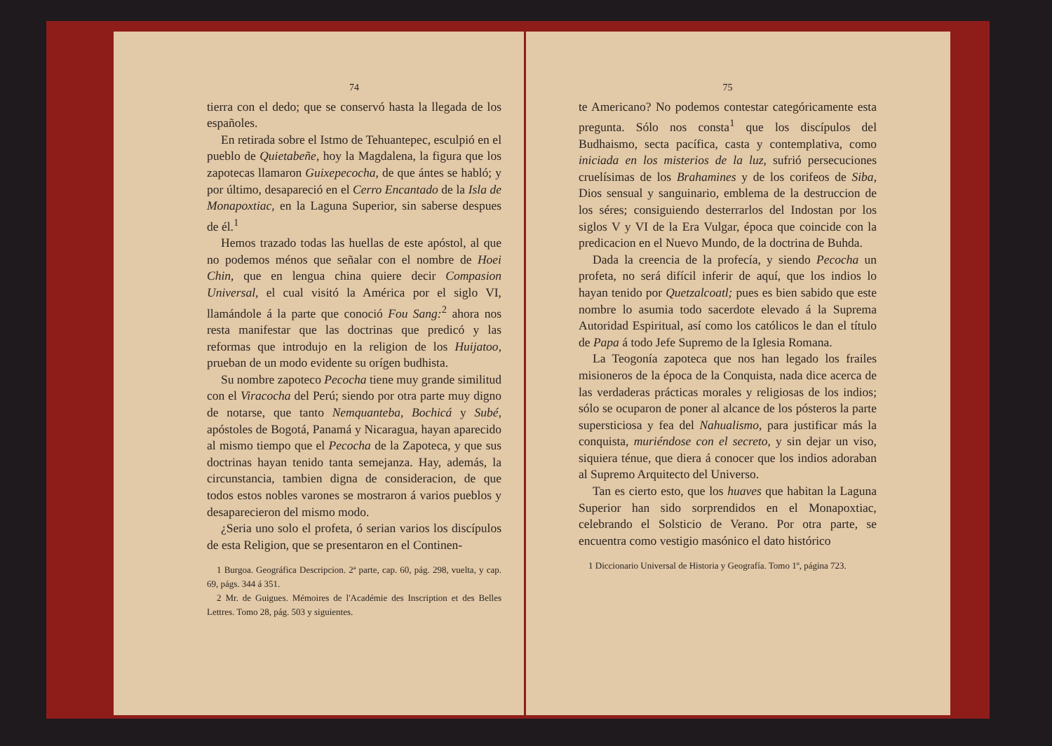74
tierra con el dedo; que se conservó hasta la llegada de los españoles.
En retirada sobre el Istmo de Tehuantepec, esculpió en el pueblo de Quietabeñe, hoy la Magdalena, la figura que los zapotecas llamaron Guixepecocha, de que ántes se habló; y por último, desapareció en el Cerro Encantado de la Isla de Monapoxtiac, en la Laguna Superior, sin saberse despues de él.<sup>1</sup>
Hemos trazado todas las huellas de este apóstol, al que no podemos ménos que señalar con el nombre de Hoei Chin, que en lengua china quiere decir Compasion Universal, el cual visitó la América por el siglo VI, llamándole á la parte que conoció Fou Sang:<sup>2</sup> ahora nos resta manifestar que las doctrinas que predicó y las reformas que introdujo en la religion de los Huijatoo, prueban de un modo evidente su orígen budhista.
Su nombre zapoteco Pecocha tiene muy grande similitud con el Viracocha del Perú; siendo por otra parte muy digno de notarse, que tanto Nemquanteba, Bochicá y Subé, apóstoles de Bogotá, Panamá y Nicaragua, hayan aparecido al mismo tiempo que el Pecocha de la Zapoteca, y que sus doctrinas hayan tenido tanta semejanza. Hay, además, la circunstancia, tambien digna de consideracion, de que todos estos nobles varones se mostraron á varios pueblos y desaparecieron del mismo modo.
¿Seria uno solo el profeta, ó serian varios los discípulos de esta Religion, que se presentaron en el Continen-
1 Burgoa. Geográfica Descripcion. 2ª parte, cap. 60, pág. 298, vuelta, y cap. 69, págs. 344 á 351.
2 Mr. de Guigues. Mémoires de l'Académie des Inscription et des Belles Lettres. Tomo 28, pág. 503 y siguientes.
75
te Americano? No podemos contestar categóricamente esta pregunta. Sólo nos consta<sup>1</sup> que los discípulos del Budhaismo, secta pacífica, casta y contemplativa, como iniciada en los misterios de la luz, sufrió persecuciones cruelísimas de los Brahamines y de los corifeos de Siba, Dios sensual y sanguinario, emblema de la destruccion de los séres; consiguiendo desterrarlos del Indostan por los siglos V y VI de la Era Vulgar, época que coincide con la predicacion en el Nuevo Mundo, de la doctrina de Buhda.
Dada la creencia de la profecía, y siendo Pecocha un profeta, no será difícil inferir de aquí, que los indios lo hayan tenido por Quetzalcoatl; pues es bien sabido que este nombre lo asumia todo sacerdote elevado á la Suprema Autoridad Espiritual, así como los católicos le dan el título de Papa á todo Jefe Supremo de la Iglesia Romana.
La Teogonía zapoteca que nos han legado los frailes misioneros de la época de la Conquista, nada dice acerca de las verdaderas prácticas morales y religiosas de los indios; sólo se ocuparon de poner al alcance de los pósteros la parte supersticiosa y fea del Nahualismo, para justificar más la conquista, muriéndose con el secreto, y sin dejar un viso, siquiera ténue, que diera á conocer que los indios adoraban al Supremo Arquitecto del Universo.
Tan es cierto esto, que los huaves que habitan la Laguna Superior han sido sorprendidos en el Monapoxtiac, celebrando el Solsticio de Verano. Por otra parte, se encuentra como vestigio masónico el dato histórico
1 Diccionario Universal de Historia y Geografía. Tomo 1º, página 723.